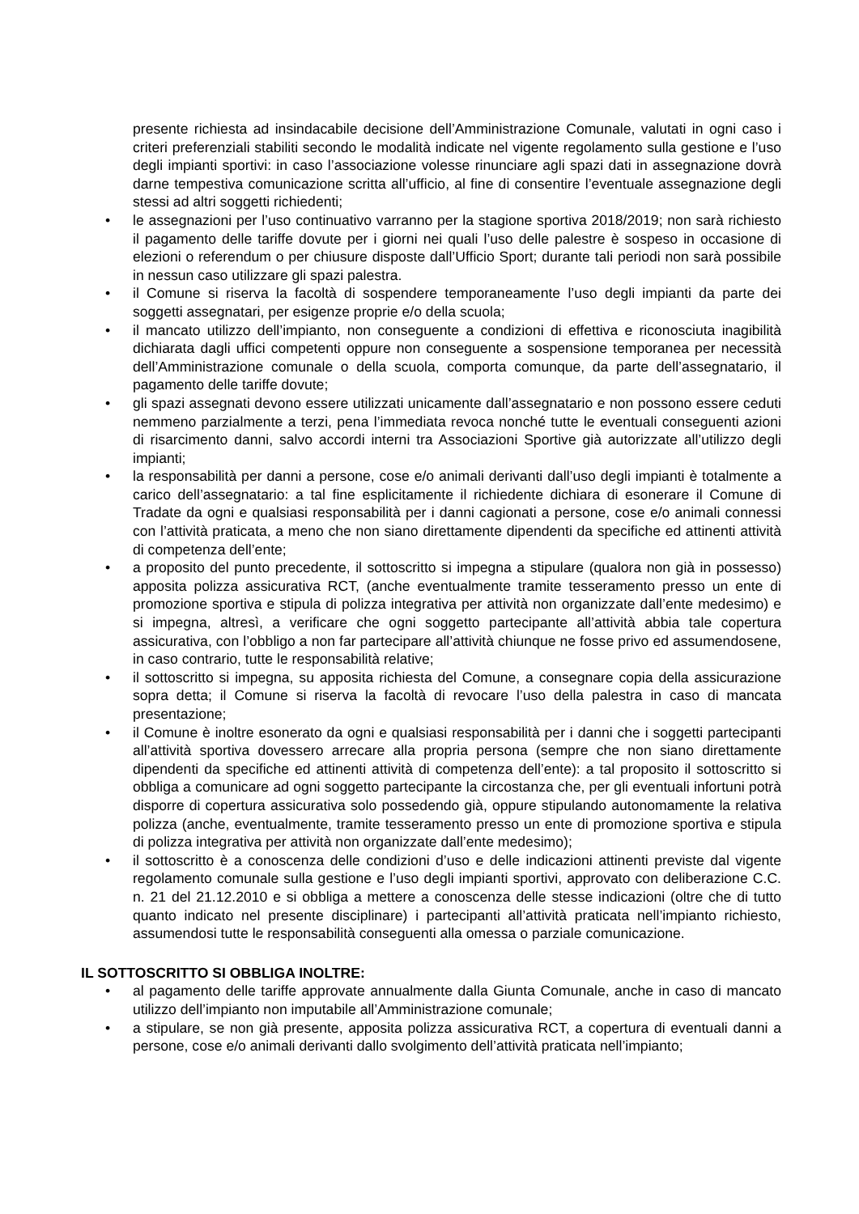presente richiesta ad insindacabile decisione dell’Amministrazione Comunale, valutati in ogni caso i criteri preferenziali stabiliti secondo le modalità indicate nel vigente regolamento sulla gestione e l’uso degli impianti sportivi: in caso l’associazione volesse rinunciare agli spazi dati in assegnazione dovrà darne tempestiva comunicazione scritta all’ufficio, al fine di consentire l’eventuale assegnazione degli stessi ad altri soggetti richiedenti;
• le assegnazioni per l’uso continuativo varranno per la stagione sportiva 2018/2019; non sarà richiesto il pagamento delle tariffe dovute per i giorni nei quali l’uso delle palestre è sospeso in occasione di elezioni o referendum o per chiusure disposte dall’Ufficio Sport; durante tali periodi non sarà possibile in nessun caso utilizzare gli spazi palestra.
• il Comune si riserva la facoltà di sospendere temporaneamente l’uso degli impianti da parte dei soggetti assegnatari, per esigenze proprie e/o della scuola;
• il mancato utilizzo dell’impianto, non conseguente a condizioni di effettiva e riconosciuta inagibilità dichiarata dagli uffici competenti oppure non conseguente a sospensione temporanea per necessità dell’Amministrazione comunale o della scuola, comporta comunque, da parte dell’assegnatario, il pagamento delle tariffe dovute;
• gli spazi assegnati devono essere utilizzati unicamente dall’assegnatario e non possono essere ceduti nemmeno parzialmente a terzi, pena l’immediata revoca nonché tutte le eventuali conseguenti azioni di risarcimento danni, salvo accordi interni tra Associazioni Sportive già autorizzate all’utilizzo degli impianti;
• la responsabilità per danni a persone, cose e/o animali derivanti dall’uso degli impianti è totalmente a carico dell’assegnatario: a tal fine esplicitamente il richiedente dichiara di esonerare il Comune di Tradate da ogni e qualsiasi responsabilità per i danni cagionati a persone, cose e/o animali connessi con l’attività praticata, a meno che non siano direttamente dipendenti da specifiche ed attinenti attività di competenza dell’ente;
• a proposito del punto precedente, il sottoscritto si impegna a stipulare (qualora non già in possesso) apposita polizza assicurativa RCT, (anche eventualmente tramite tesseramento presso un ente di promozione sportiva e stipula di polizza integrativa per attività non organizzate dall’ente medesimo) e si impegna, altresì, a verificare che ogni soggetto partecipante all’attività abbia tale copertura assicurativa, con l’obbligo a non far partecipare all’attività chiunque ne fosse privo ed assumendosene, in caso contrario, tutte le responsabilità relative;
• il sottoscritto si impegna, su apposita richiesta del Comune, a consegnare copia della assicurazione sopra detta; il Comune si riserva la facoltà di revocare l’uso della palestra in caso di mancata presentazione;
• il Comune è inoltre esonerato da ogni e qualsiasi responsabilità per i danni che i soggetti partecipanti all’attività sportiva dovessero arrecare alla propria persona (sempre che non siano direttamente dipendenti da specifiche ed attinenti attività di competenza dell’ente): a tal proposito il sottoscritto si obbliga a comunicare ad ogni soggetto partecipante la circostanza che, per gli eventuali infortuni potrà disporre di copertura assicurativa solo possedendo già, oppure stipulando autonomamente la relativa polizza (anche, eventualmente, tramite tesseramento presso un ente di promozione sportiva e stipula di polizza integrativa per attività non organizzate dall’ente medesimo);
• il sottoscritto è a conoscenza delle condizioni d’uso e delle indicazioni attinenti previste dal vigente regolamento comunale sulla gestione e l’uso degli impianti sportivi, approvato con deliberazione C.C. n. 21 del 21.12.2010 e si obbliga a mettere a conoscenza delle stesse indicazioni (oltre che di tutto quanto indicato nel presente disciplinare) i partecipanti all’attività praticata nell’impianto richiesto, assumendosi tutte le responsabilità conseguenti alla omessa o parziale comunicazione.
IL SOTTOSCRITTO SI OBBLIGA INOLTRE:
• al pagamento delle tariffe approvate annualmente dalla Giunta Comunale, anche in caso di mancato utilizzo dell’impianto non imputabile all’Amministrazione comunale;
• a stipulare, se non già presente, apposita polizza assicurativa RCT, a copertura di eventuali danni a persone, cose e/o animali derivanti dallo svolgimento dell’attività praticata nell’impianto;